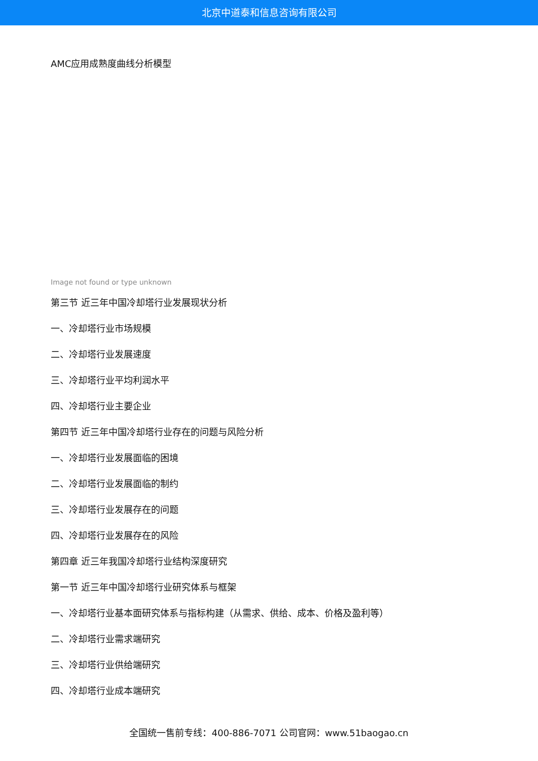北京中道泰和信息咨询有限公司
AMC应用成熟度曲线分析模型
Image not found or type unknown
第三节 近三年中国冷却塔行业发展现状分析
一、冷却塔行业市场规模
二、冷却塔行业发展速度
三、冷却塔行业平均利润水平
四、冷却塔行业主要企业
第四节 近三年中国冷却塔行业存在的问题与风险分析
一、冷却塔行业发展面临的困境
二、冷却塔行业发展面临的制约
三、冷却塔行业发展存在的问题
四、冷却塔行业发展存在的风险
第四章 近三年我国冷却塔行业结构深度研究
第一节 近三年中国冷却塔行业研究体系与框架
一、冷却塔行业基本面研究体系与指标构建（从需求、供给、成本、价格及盈利等）
二、冷却塔行业需求端研究
三、冷却塔行业供给端研究
四、冷却塔行业成本端研究
全国统一售前专线：400-886-7071 公司官网：www.51baogao.cn